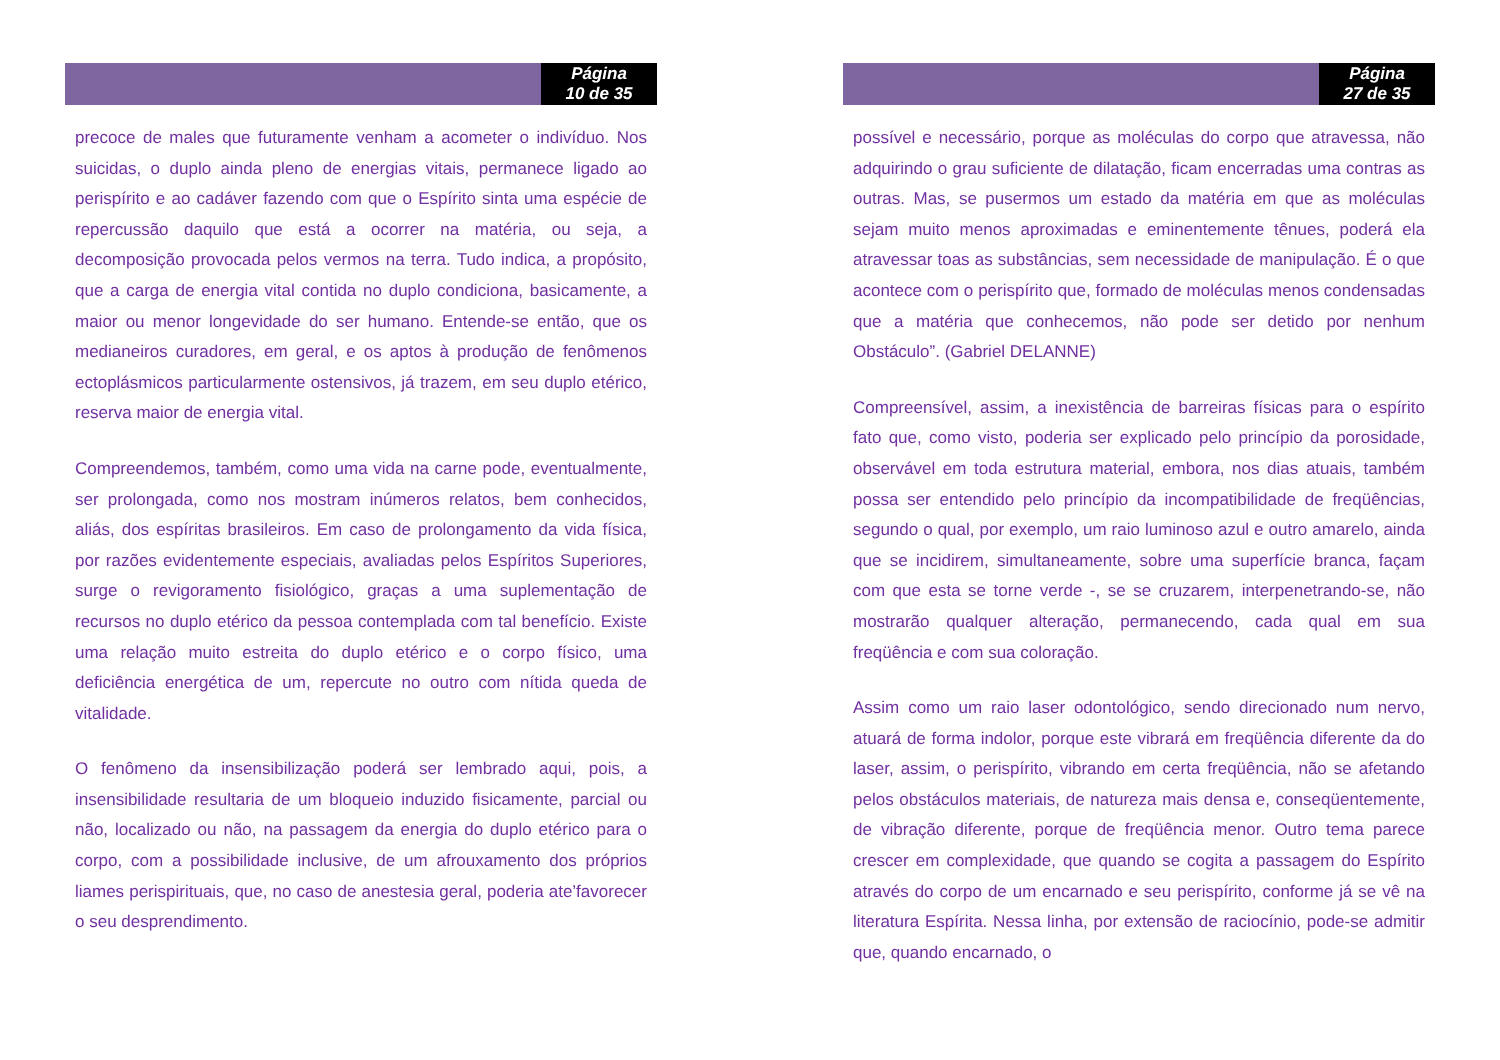Página
10 de 35
precoce de males que futuramente venham a acometer o indivíduo. Nos suicidas, o duplo ainda pleno de energias vitais, permanece ligado ao perispírito e ao cadáver fazendo com que o Espírito sinta uma espécie de repercussão daquilo que está a ocorrer na matéria, ou seja, a decomposição provocada pelos vermos na terra. Tudo indica, a propósito, que a carga de energia vital contida no duplo condiciona, basicamente, a maior ou menor longevidade do ser humano. Entende-se então, que os medianeiros curadores, em geral, e os aptos à produção de fenômenos ectoplásmicos particularmente ostensivos, já trazem, em seu duplo etérico, reserva maior de energia vital.
Compreendemos, também, como uma vida na carne pode, eventualmente, ser prolongada, como nos mostram inúmeros relatos, bem conhecidos, aliás, dos espíritas brasileiros. Em caso de prolongamento da vida física, por razões evidentemente especiais, avaliadas pelos Espíritos Superiores, surge o revigoramento fisiológico, graças a uma suplementação de recursos no duplo etérico da pessoa contemplada com tal benefício. Existe uma relação muito estreita do duplo etérico e o corpo físico, uma deficiência energética de um, repercute no outro com nítida queda de vitalidade.
O fenômeno da insensibilização poderá ser lembrado aqui, pois, a insensibilidade resultaria de um bloqueio induzido fisicamente, parcial ou não, localizado ou não, na passagem da energia do duplo etérico para o corpo, com a possibilidade inclusive, de um afrouxamento dos próprios liames perispirituais, que, no caso de anestesia geral, poderia ate’favorecer o seu desprendimento.
Página
27 de 35
possível e necessário, porque as moléculas do corpo que atravessa, não adquirindo o grau suficiente de dilatação, ficam encerradas uma contras as outras. Mas, se pusermos um estado da matéria em que as moléculas sejam muito menos aproximadas e eminentemente tênues, poderá ela atravessar toas as substâncias, sem necessidade de manipulação. É o que acontece com o perispírito que, formado de moléculas menos condensadas que a matéria que conhecemos, não pode ser detido por nenhum Obstáculo”. (Gabriel DELANNE)
Compreensível, assim, a inexistência de barreiras físicas para o espírito fato que, como visto, poderia ser explicado pelo princípio da porosidade, observável em toda estrutura material, embora, nos dias atuais, também possa ser entendido pelo princípio da incompatibilidade de freqüências, segundo o qual, por exemplo, um raio luminoso azul e outro amarelo, ainda que se incidirem, simultaneamente, sobre uma superfície branca, façam com que esta se torne verde -, se se cruzarem, interpenetrando-se, não mostrarão qualquer alteração, permanecendo, cada qual em sua freqüência e com sua coloração.
Assim como um raio laser odontológico, sendo direcionado num nervo, atuará de forma indolor, porque este vibrará em freqüência diferente da do laser, assim, o perispírito, vibrando em certa freqüência, não se afetando pelos obstáculos materiais, de natureza mais densa e, conseqüentemente, de vibração diferente, porque de freqüência menor. Outro tema parece crescer em complexidade, que quando se cogita a passagem do Espírito através do corpo de um encarnado e seu perispírito, conforme já se vê na literatura Espírita. Nessa linha, por extensão de raciocínio, pode-se admitir que, quando encarnado, o